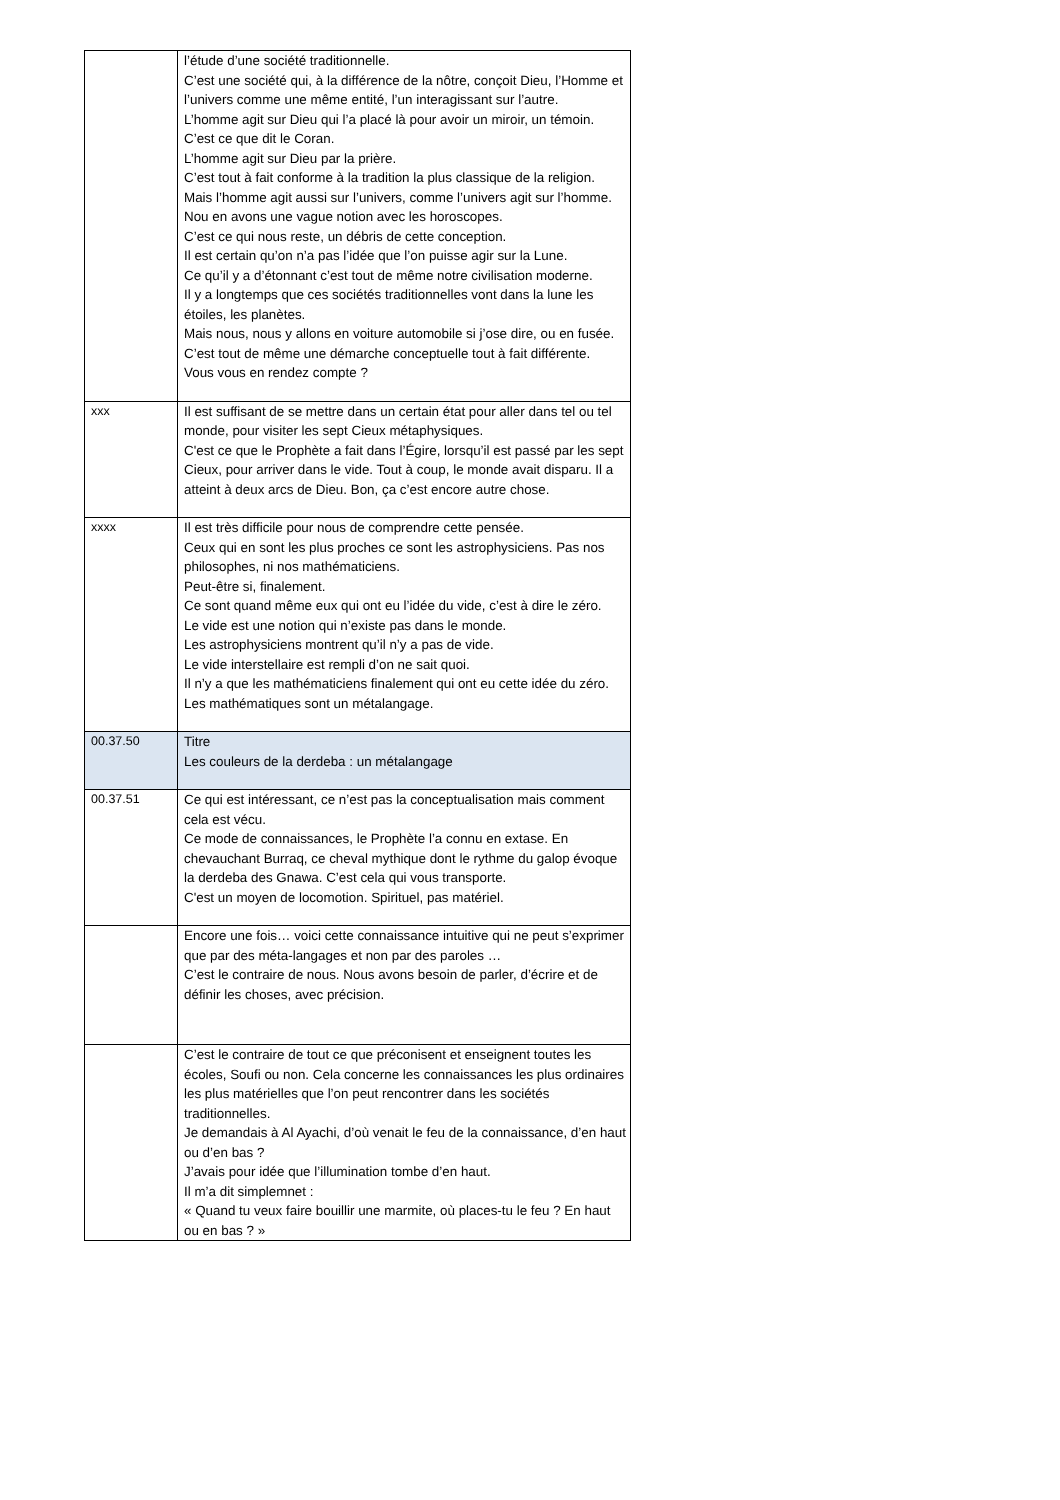| | l’étude d’une société traditionnelle. C’est une société qui, à la différence de la nôtre, conçoit Dieu, l’Homme et l’univers comme une même entité, l’un interagissant sur l’autre. L’homme agit sur Dieu qui l’a placé là pour avoir un miroir, un témoin. C’est ce que dit le Coran. L’homme agit sur Dieu par la prière. C’est tout à fait conforme à la tradition la plus classique de la religion. Mais l’homme agit aussi sur l’univers, comme l’univers agit sur l’homme. Nou en avons une vague notion avec les horoscopes. C’est ce qui nous reste, un débris de cette conception. Il est certain qu’on n’a pas l’idée que l’on puisse agir sur la Lune. Ce qu’il y a d’étonnant c’est tout de même notre civilisation moderne. Il y a longtemps que ces sociétés traditionnelles vont dans la lune les étoiles, les planètes. Mais nous, nous y allons en voiture automobile si j’ose dire, ou en fusée. C’est tout de même une démarche conceptuelle tout à fait différente. Vous vous en rendez compte ? |
| xxx | Il est suffisant de se mettre dans un certain état pour aller dans tel ou tel monde, pour visiter les sept Cieux métaphysiques. C'est ce que le Prophète a fait dans l’Égire, lorsqu’il est passé par les sept Cieux, pour arriver dans le vide. Tout à coup, le monde avait disparu. Il a atteint à deux arcs de Dieu. Bon, ça c’est encore autre chose. |
| xxxx | Il est très difficile pour nous de comprendre cette pensée. Ceux qui en sont les plus proches ce sont les astrophysiciens. Pas nos philosophes, ni nos mathématiciens. Peut-être si, finalement. Ce sont quand même eux qui ont eu l’idée du vide, c’est à dire le zéro. Le vide est une notion qui n’existe pas dans le monde. Les astrophysiciens montrent qu’il n’y a pas de vide. Le vide interstellaire est rempli d’on ne sait quoi. Il n’y a que les mathématiciens finalement qui ont eu cette idée du zéro. Les mathématiques sont un métalangage. |
| 00.37.50 | Titre Les couleurs de la derdeba : un métalangage |
| 00.37.51 | Ce qui est intéressant, ce n’est pas la conceptualisation mais comment cela est vécu. Ce mode de connaissances, le Prophète l’a connu en extase. En chevauchant Burraq, ce cheval mythique dont le rythme du galop évoque la derdeba des Gnawa. C’est cela qui vous transporte. C'est un moyen de locomotion. Spirituel, pas matériel. |
| | Encore une fois… voici cette connaissance intuitive qui ne peut s’exprimer que par des méta-langages et non par des paroles … C’est le contraire de nous. Nous avons besoin de parler, d’écrire et de définir les choses, avec précision. |
| | C’est le contraire de tout ce que préconisent et enseignent toutes les écoles, Soufi ou non. Cela concerne les connaissances les plus ordinaires les plus matérielles que l’on peut rencontrer dans les sociétés traditionnelles. Je demandais à Al Ayachi, d’où venait le feu de la connaissance, d’en haut ou d’en bas ? J’avais pour idée que l’illumination tombe d’en haut. Il m’a dit simplemnet : « Quand tu veux faire bouillir une marmite, où places-tu le feu ? En haut ou en bas ? » |